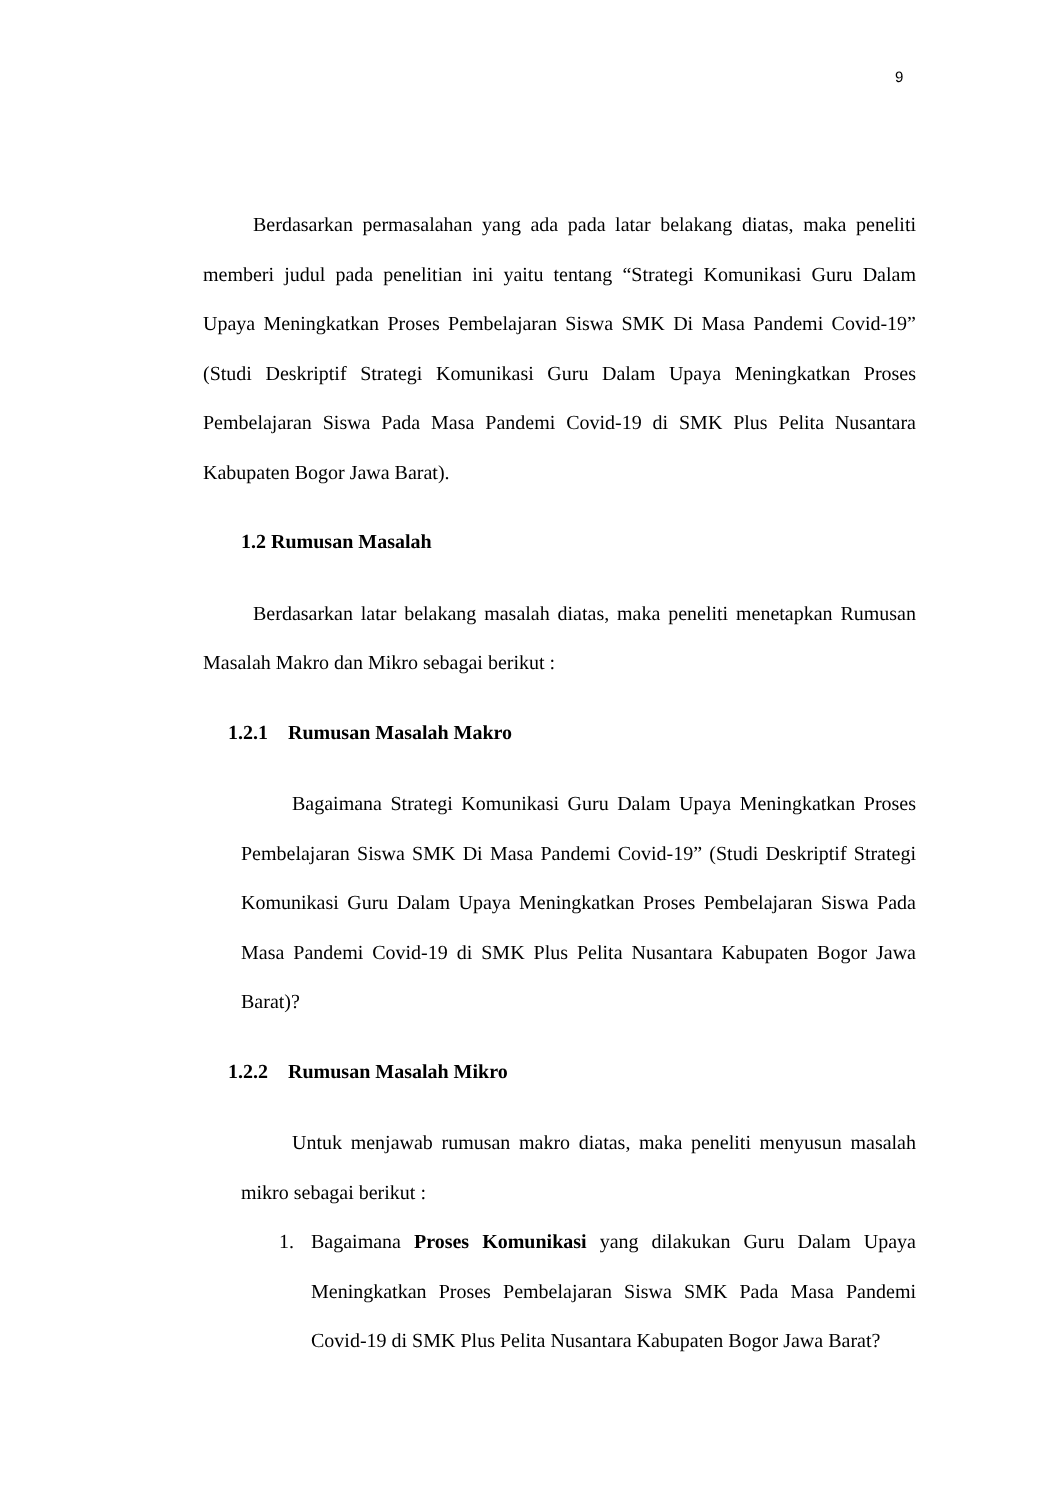9
Berdasarkan permasalahan yang ada pada latar belakang diatas, maka peneliti memberi judul pada penelitian ini yaitu tentang “Strategi Komunikasi Guru Dalam Upaya Meningkatkan Proses Pembelajaran Siswa SMK Di Masa Pandemi Covid-19” (Studi Deskriptif Strategi Komunikasi Guru Dalam Upaya Meningkatkan Proses Pembelajaran Siswa Pada Masa Pandemi Covid-19 di SMK Plus Pelita Nusantara Kabupaten Bogor Jawa Barat).
1.2 Rumusan Masalah
Berdasarkan latar belakang masalah diatas, maka peneliti menetapkan Rumusan Masalah Makro dan Mikro sebagai berikut :
1.2.1 Rumusan Masalah Makro
Bagaimana Strategi Komunikasi Guru Dalam Upaya Meningkatkan Proses Pembelajaran Siswa SMK Di Masa Pandemi Covid-19” (Studi Deskriptif Strategi Komunikasi Guru Dalam Upaya Meningkatkan Proses Pembelajaran Siswa Pada Masa Pandemi Covid-19 di SMK Plus Pelita Nusantara Kabupaten Bogor Jawa Barat)?
1.2.2 Rumusan Masalah Mikro
Untuk menjawab rumusan makro diatas, maka peneliti menyusun masalah mikro sebagai berikut :
1. Bagaimana Proses Komunikasi yang dilakukan Guru Dalam Upaya Meningkatkan Proses Pembelajaran Siswa SMK Pada Masa Pandemi Covid-19 di SMK Plus Pelita Nusantara Kabupaten Bogor Jawa Barat?